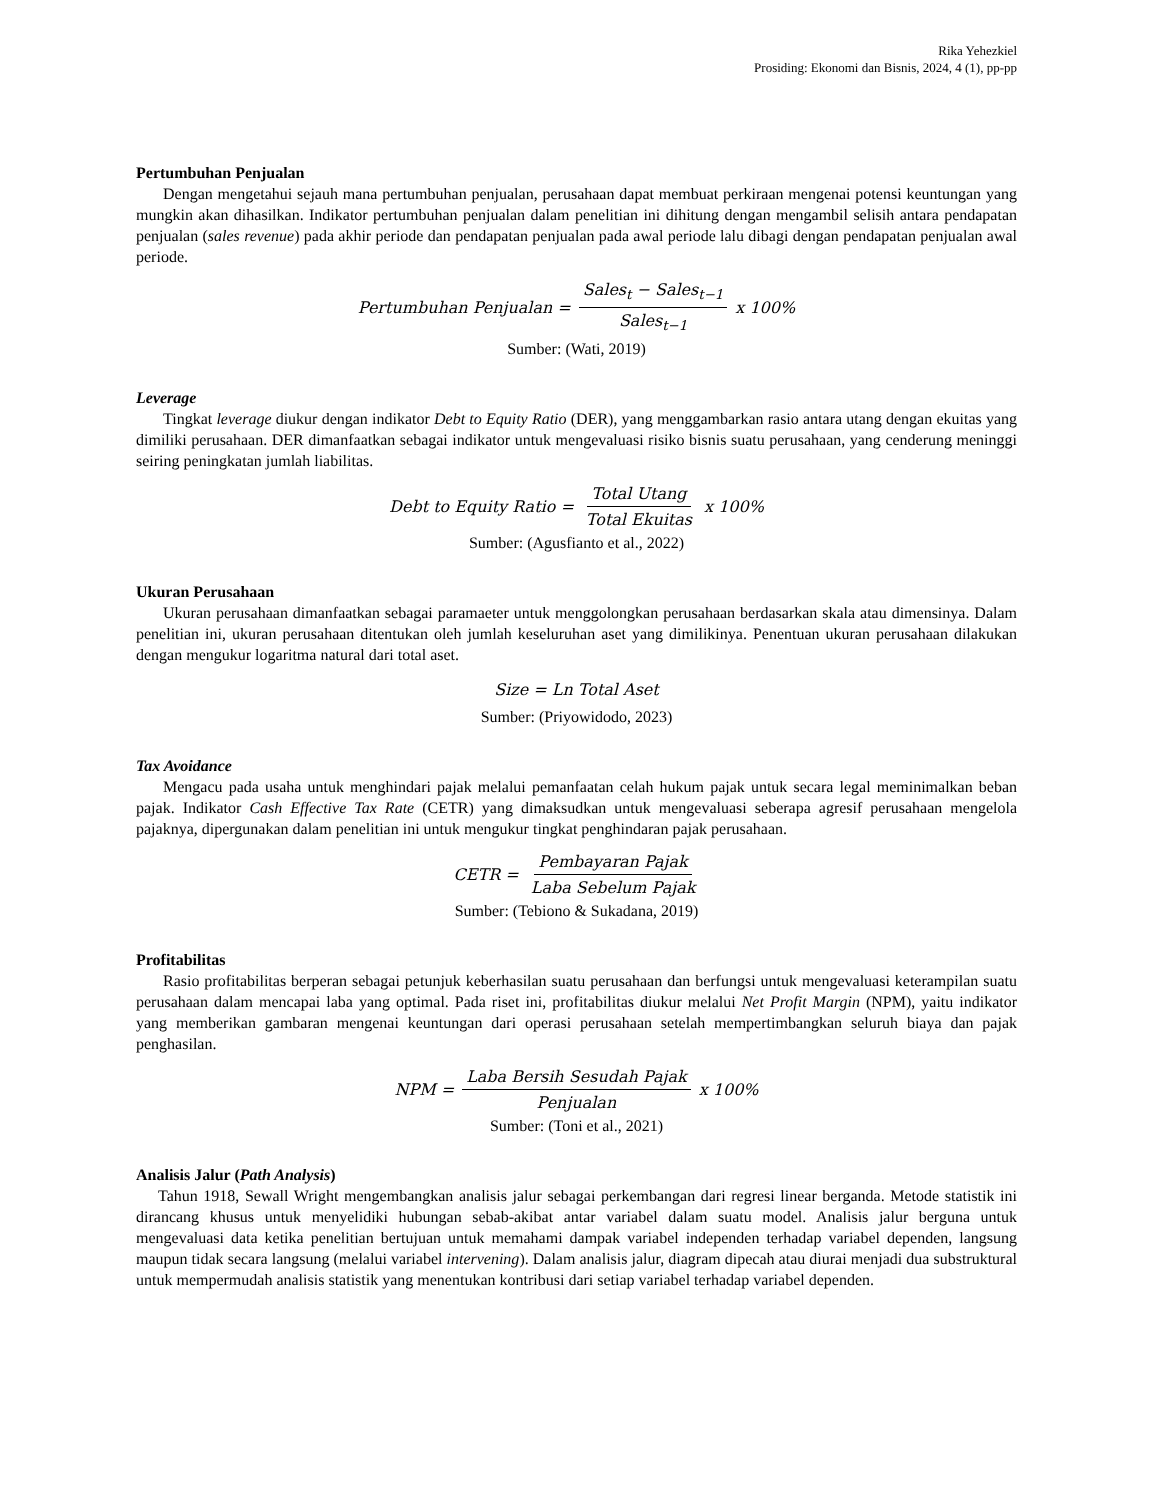Rika Yehezkiel
Prosiding: Ekonomi dan Bisnis, 2024, 4 (1), pp-pp
Pertumbuhan Penjualan
Dengan mengetahui sejauh mana pertumbuhan penjualan, perusahaan dapat membuat perkiraan mengenai potensi keuntungan yang mungkin akan dihasilkan. Indikator pertumbuhan penjualan dalam penelitian ini dihitung dengan mengambil selisih antara pendapatan penjualan (sales revenue) pada akhir periode dan pendapatan penjualan pada awal periode lalu dibagi dengan pendapatan penjualan awal periode.
Pertumbuhan Penjualan = Sales<sub>t</sub> − Sales<sub>t−1</sub> Sales<sub>t−1</sub> x 100%
Sumber: (Wati, 2019)
Leverage
Tingkat leverage diukur dengan indikator Debt to Equity Ratio (DER), yang menggambarkan rasio antara utang dengan ekuitas yang dimiliki perusahaan. DER dimanfaatkan sebagai indikator untuk mengevaluasi risiko bisnis suatu perusahaan, yang cenderung meninggi seiring peningkatan jumlah liabilitas.
Debt to Equity Ratio = Total Utang Total Ekuitas x 100%
Sumber: (Agusfianto et al., 2022)
Ukuran Perusahaan
Ukuran perusahaan dimanfaatkan sebagai paramaeter untuk menggolongkan perusahaan berdasarkan skala atau dimensinya. Dalam penelitian ini, ukuran perusahaan ditentukan oleh jumlah keseluruhan aset yang dimilikinya. Penentuan ukuran perusahaan dilakukan dengan mengukur logaritma natural dari total aset.
Size = Ln Total Aset
Sumber: (Priyowidodo, 2023)
Tax Avoidance
Mengacu pada usaha untuk menghindari pajak melalui pemanfaatan celah hukum pajak untuk secara legal meminimalkan beban pajak. Indikator Cash Effective Tax Rate (CETR) yang dimaksudkan untuk mengevaluasi seberapa agresif perusahaan mengelola pajaknya, dipergunakan dalam penelitian ini untuk mengukur tingkat penghindaran pajak perusahaan.
CETR = Pembayaran Pajak Laba Sebelum Pajak
Sumber: (Tebiono & Sukadana, 2019)
Profitabilitas
Rasio profitabilitas berperan sebagai petunjuk keberhasilan suatu perusahaan dan berfungsi untuk mengevaluasi keterampilan suatu perusahaan dalam mencapai laba yang optimal. Pada riset ini, profitabilitas diukur melalui Net Profit Margin (NPM), yaitu indikator yang memberikan gambaran mengenai keuntungan dari operasi perusahaan setelah mempertimbangkan seluruh biaya dan pajak penghasilan.
NPM = Laba Bersih Sesudah Pajak Penjualan x 100%
Sumber: (Toni et al., 2021)
Analisis Jalur (Path Analysis)
Tahun 1918, Sewall Wright mengembangkan analisis jalur sebagai perkembangan dari regresi linear berganda. Metode statistik ini dirancang khusus untuk menyelidiki hubungan sebab-akibat antar variabel dalam suatu model. Analisis jalur berguna untuk mengevaluasi data ketika penelitian bertujuan untuk memahami dampak variabel independen terhadap variabel dependen, langsung maupun tidak secara langsung (melalui variabel intervening). Dalam analisis jalur, diagram dipecah atau diurai menjadi dua substruktural untuk mempermudah analisis statistik yang menentukan kontribusi dari setiap variabel terhadap variabel dependen.